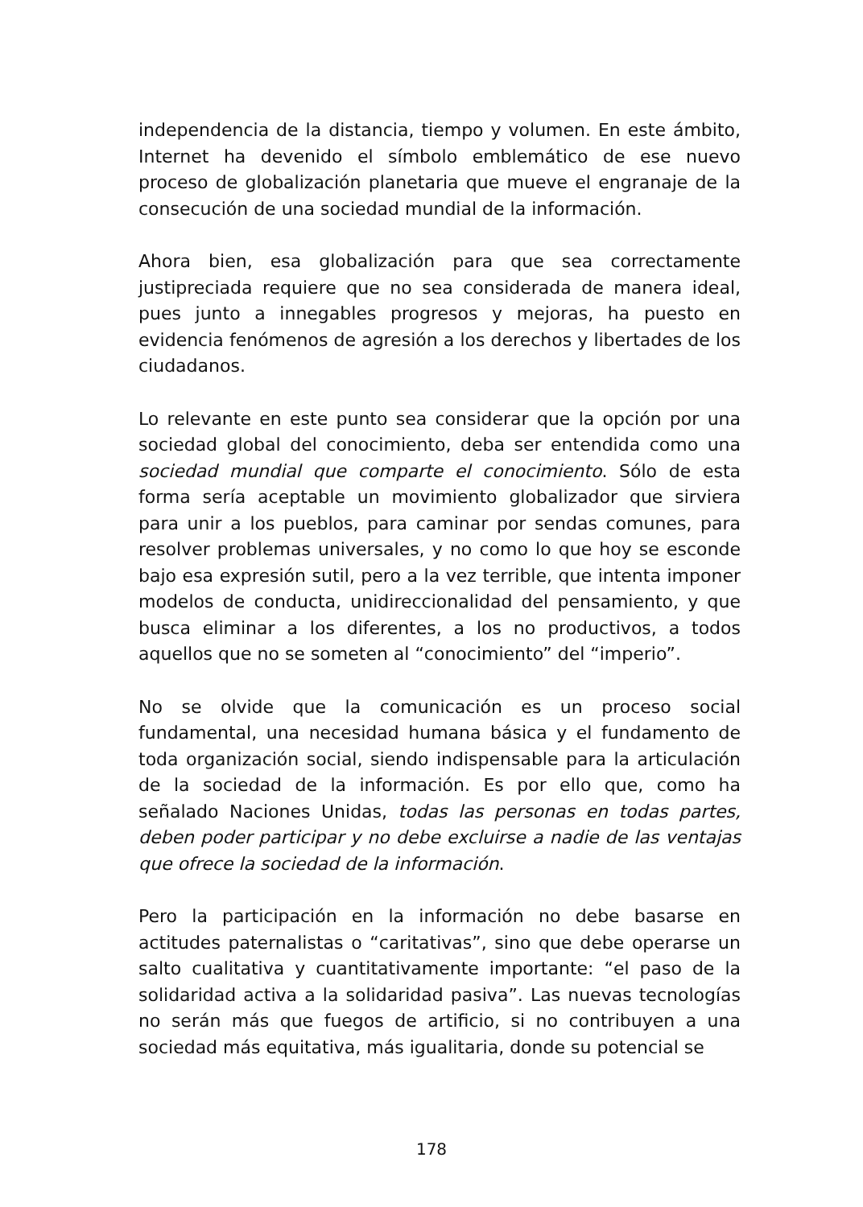independencia de la distancia, tiempo y volumen. En este ámbito, Internet ha devenido el símbolo emblemático de ese nuevo proceso de globalización planetaria que mueve el engranaje de la consecución de una sociedad mundial de la información.
Ahora bien, esa globalización para que sea correctamente justipreciada requiere que no sea considerada de manera ideal, pues junto a innegables progresos y mejoras, ha puesto en evidencia fenómenos de agresión a los derechos y libertades de los ciudadanos.
Lo relevante en este punto sea considerar que la opción por una sociedad global del conocimiento, deba ser entendida como una sociedad mundial que comparte el conocimiento. Sólo de esta forma sería aceptable un movimiento globalizador que sirviera para unir a los pueblos, para caminar por sendas comunes, para resolver problemas universales, y no como lo que hoy se esconde bajo esa expresión sutil, pero a la vez terrible, que intenta imponer modelos de conducta, unidireccionalidad del pensamiento, y que busca eliminar a los diferentes, a los no productivos, a todos aquellos que no se someten al “conocimiento” del “imperio”.
No se olvide que la comunicación es un proceso social fundamental, una necesidad humana básica y el fundamento de toda organización social, siendo indispensable para la articulación de la sociedad de la información. Es por ello que, como ha señalado Naciones Unidas, todas las personas en todas partes, deben poder participar y no debe excluirse a nadie de las ventajas que ofrece la sociedad de la información.
Pero la participación en la información no debe basarse en actitudes paternalistas o “caritativas”, sino que debe operarse un salto cualitativa y cuantitativamente importante: “el paso de la solidaridad activa a la solidaridad pasiva”. Las nuevas tecnologías no serán más que fuegos de artificio, si no contribuyen a una sociedad más equitativa, más igualitaria, donde su potencial se
178